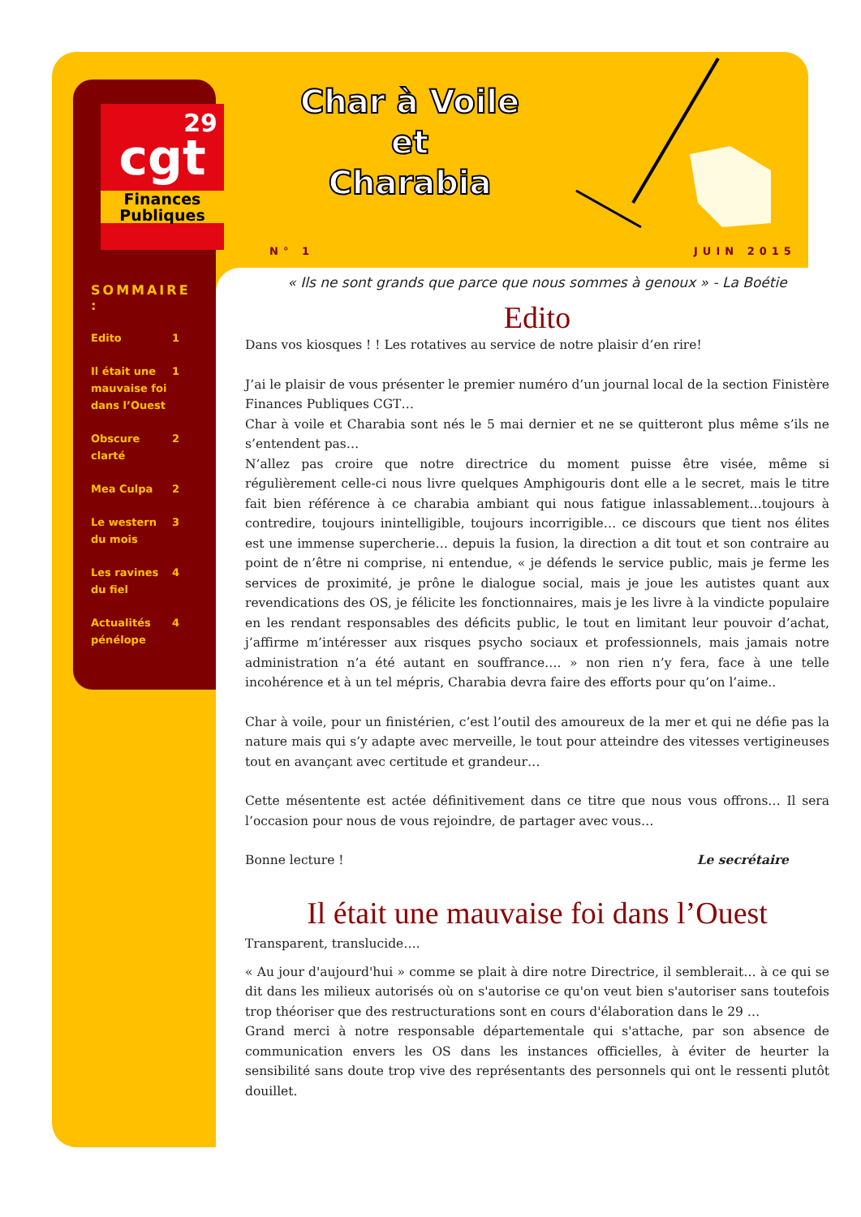29
cgt
Finances Publiques
Char à Voile
et
Charabia
N° 1 JUIN 2015
SOMMAIRE :
| Edito | 1 |
| Il était une mauvaise foi dans l’Ouest | 1 |
| Obscure clarté | 2 |
| Mea Culpa | 2 |
| Le western du mois | 3 |
| Les ravines du fiel | 4 |
| Actualités pénélope | 4 |
« Ils ne sont grands que parce que nous sommes à genoux » - La Boétie
Edito
Dans vos kiosques ! ! Les rotatives au service de notre plaisir d’en rire!
J’ai le plaisir de vous présenter le premier numéro d’un journal local de la section Finistère Finances Publiques CGT…
Char à voile et Charabia sont nés le 5 mai dernier et ne se quitteront plus même s’ils ne s’entendent pas…
N’allez pas croire que notre directrice du moment puisse être visée, même si régulièrement celle-ci nous livre quelques Amphigouris dont elle a le secret, mais le titre fait bien référence à ce charabia ambiant qui nous fatigue inlassablement…toujours à contredire, toujours inintelligible, toujours incorrigible… ce discours que tient nos élites est une immense supercherie… depuis la fusion, la direction a dit tout et son contraire au point de n’être ni comprise, ni entendue, « je défends le service public, mais je ferme les services de proximité, je prône le dialogue social, mais je joue les autistes quant aux revendications des OS, je félicite les fonctionnaires, mais je les livre à la vindicte populaire en les rendant responsables des déficits public, le tout en limitant leur pouvoir d’achat, j’affirme m’intéresser aux risques psycho sociaux et professionnels, mais jamais notre administration n’a été autant en souffrance…. » non rien n’y fera, face à une telle incohérence et à un tel mépris, Charabia devra faire des efforts pour qu’on l’aime..
Char à voile, pour un finistérien, c’est l’outil des amoureux de la mer et qui ne défie pas la nature mais qui s’y adapte avec merveille, le tout pour atteindre des vitesses vertigineuses tout en avançant avec certitude et grandeur…
Cette mésentente est actée définitivement dans ce titre que nous vous offrons… Il sera l’occasion pour nous de vous rejoindre, de partager avec vous…
Bonne lecture ! Le secrétaire
Il était une mauvaise foi dans l’Ouest
Transparent, translucide….
« Au jour d'aujourd'hui » comme se plait à dire notre Directrice, il semblerait… à ce qui se dit dans les milieux autorisés où on s'autorise ce qu'on veut bien s'autoriser sans toutefois trop théoriser que des restructurations sont en cours d'élaboration dans le 29 …
Grand merci à notre responsable départementale qui s'attache, par son absence de communication envers les OS dans les instances officielles, à éviter de heurter la sensibilité sans doute trop vive des représentants des personnels qui ont le ressenti plutôt douillet.